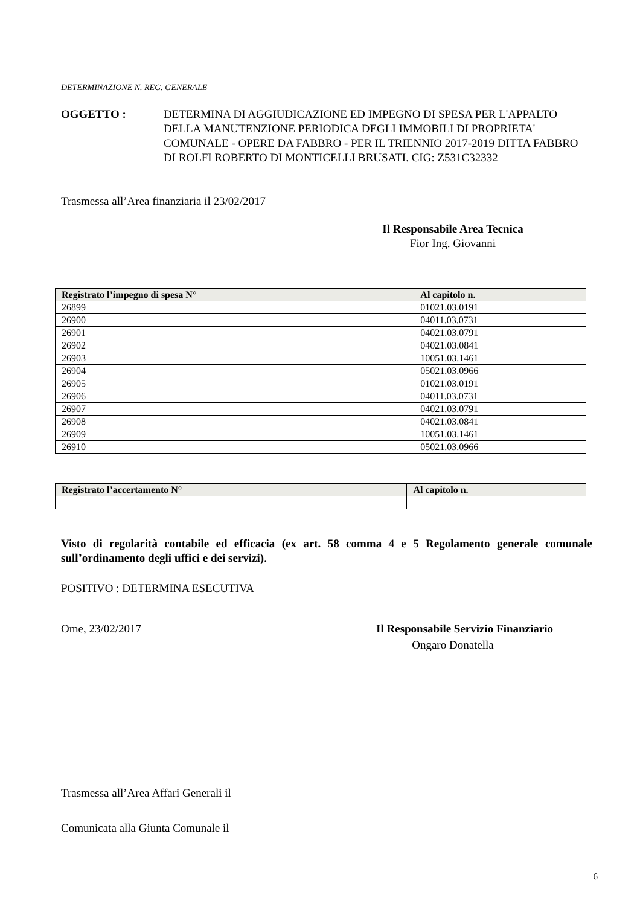DETERMINAZIONE N. REG. GENERALE
OGGETTO : DETERMINA DI AGGIUDICAZIONE ED IMPEGNO DI SPESA PER L'APPALTO DELLA MANUTENZIONE PERIODICA DEGLI IMMOBILI DI PROPRIETA' COMUNALE - OPERE DA FABBRO - PER IL TRIENNIO 2017-2019 DITTA FABBRO DI ROLFI ROBERTO DI MONTICELLI BRUSATI. CIG: Z531C32332
Trasmessa all’Area finanziaria il 23/02/2017
Il Responsabile Area Tecnica
Fior Ing. Giovanni
| Registrato l’impegno di spesa N° | Al capitolo n. |
| --- | --- |
| 26899 | 01021.03.0191 |
| 26900 | 04011.03.0731 |
| 26901 | 04021.03.0791 |
| 26902 | 04021.03.0841 |
| 26903 | 10051.03.1461 |
| 26904 | 05021.03.0966 |
| 26905 | 01021.03.0191 |
| 26906 | 04011.03.0731 |
| 26907 | 04021.03.0791 |
| 26908 | 04021.03.0841 |
| 26909 | 10051.03.1461 |
| 26910 | 05021.03.0966 |
| Registrato l’accertamento N° | Al capitolo n. |
| --- | --- |
Visto di regolarità contabile ed efficacia (ex art. 58 comma 4 e 5 Regolamento generale comunale sull’ordinamento degli uffici e dei servizi).
POSITIVO : DETERMINA ESECUTIVA
Ome, 23/02/2017 Il Responsabile Servizio Finanziario
Ongaro Donatella
Trasmessa all’Area Affari Generali il
Comunicata alla Giunta Comunale il
6